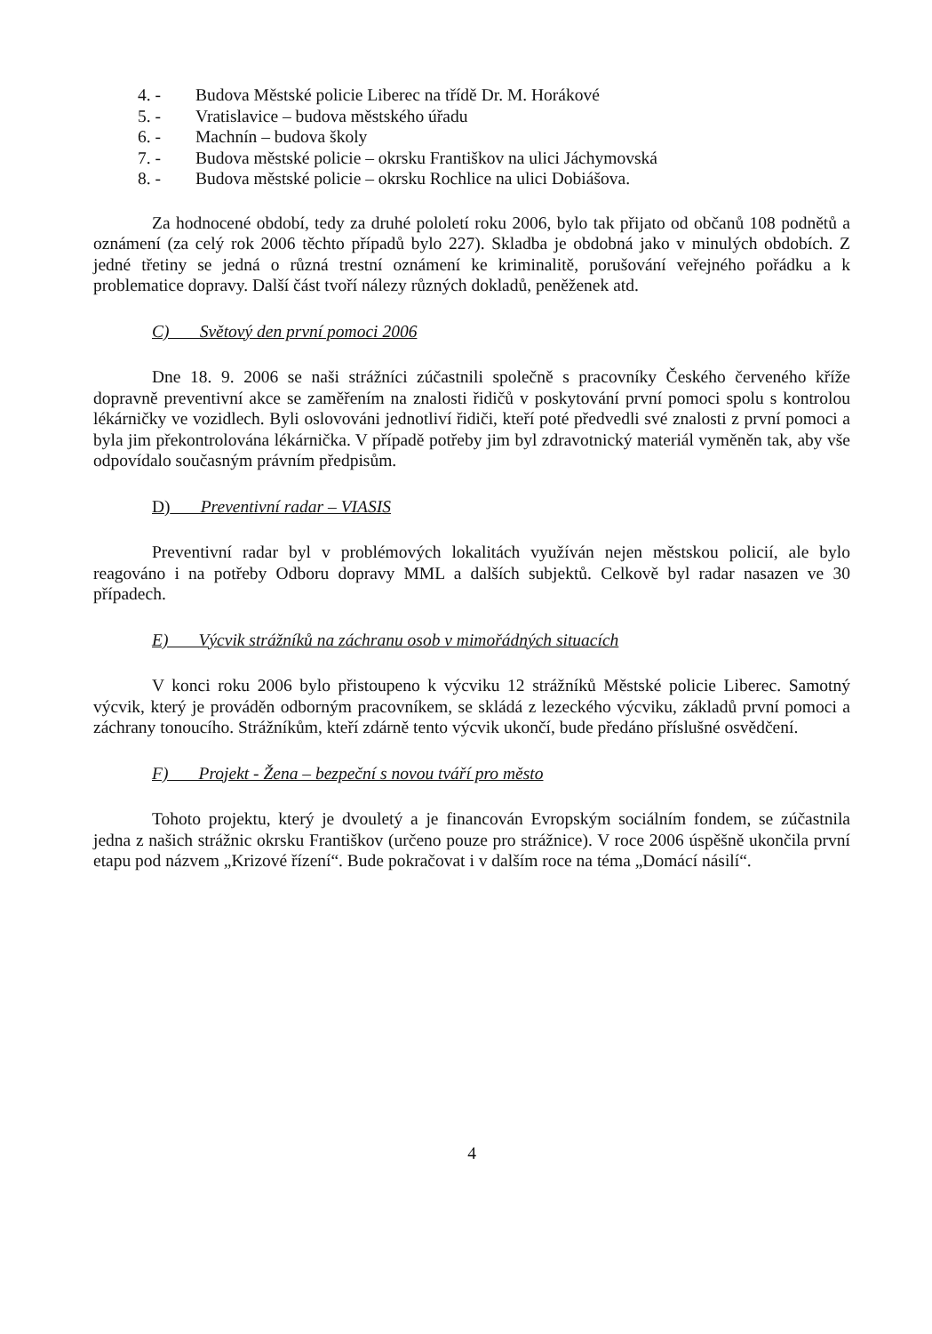4. - Budova Městské policie Liberec na třídě Dr. M. Horákové
5. - Vratislavice – budova městského úřadu
6. - Machnín – budova školy
7. - Budova městské policie – okrsku Františkov na ulici Jáchymovská
8. - Budova městské policie – okrsku Rochlice na ulici Dobiášova.
Za hodnocené období, tedy za druhé pololetí roku 2006, bylo tak přijato od občanů 108 podnětů a oznámení (za celý rok 2006 těchto případů bylo 227). Skladba je obdobná jako v minulých obdobích. Z jedné třetiny se jedná o různá trestní oznámení ke kriminalitě, porušování veřejného pořádku a k problematice dopravy. Další část tvoří nálezy různých dokladů, peněženek atd.
C) Světový den první pomoci 2006
Dne 18. 9. 2006 se naši strážníci zúčastnili společně s pracovníky Českého červeného kříže dopravně preventivní akce se zaměřením na znalosti řidičů v poskytování první pomoci spolu s kontrolou lékárničky ve vozidlech. Byli oslovováni jednotliví řidiči, kteří poté předvedli své znalosti z první pomoci a byla jim překontrolována lékárnička. V případě potřeby jim byl zdravotnický materiál vyměněn tak, aby vše odpovídalo současným právním předpisům.
D) Preventivní radar – VIASIS
Preventivní radar byl v problémových lokalitách využíván nejen městskou policií, ale bylo reagováno i na potřeby Odboru dopravy MML a dalších subjektů. Celkově byl radar nasazen ve 30 případech.
E) Výcvik strážníků na záchranu osob v mimořádných situacích
V konci roku 2006 bylo přistoupeno k výcviku 12 strážníků Městské policie Liberec. Samotný výcvik, který je prováděn odborným pracovníkem, se skládá z lezeckého výcviku, základů první pomoci a záchrany tonoucího. Strážníkům, kteří zdárně tento výcvik ukončí, bude předáno příslušné osvědčení.
F) Projekt - Žena – bezpeční s novou tváří pro město
Tohoto projektu, který je dvouletý a je financován Evropským sociálním fondem, se zúčastnila jedna z našich strážnic okrsku Františkov (určeno pouze pro strážnice). V roce 2006 úspěšně ukončila první etapu pod názvem „Krizové řízení“. Bude pokračovat i v dalším roce na téma „Domácí násilí“.
4